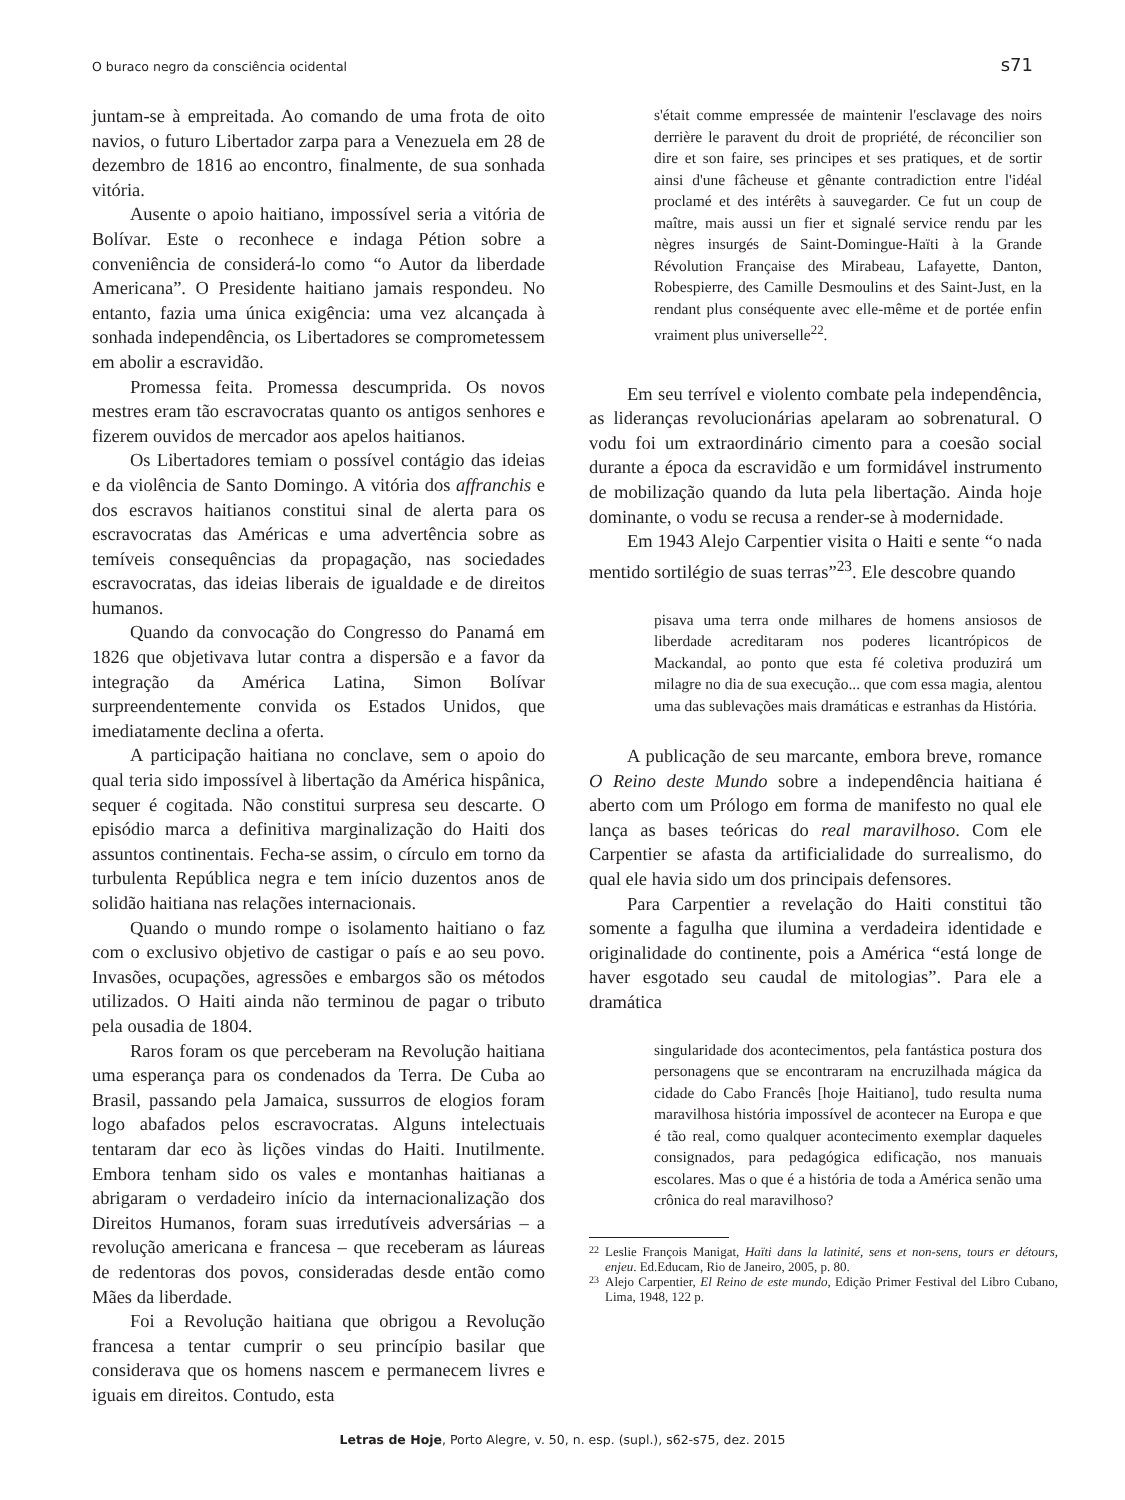O buraco negro da consciência ocidental s71
juntam-se à empreitada. Ao comando de uma frota de oito navios, o futuro Libertador zarpa para a Venezuela em 28 de dezembro de 1816 ao encontro, finalmente, de sua sonhada vitória.
Ausente o apoio haitiano, impossível seria a vitória de Bolívar. Este o reconhece e indaga Pétion sobre a conveniência de considerá-lo como “o Autor da liberdade Americana”. O Presidente haitiano jamais respondeu. No entanto, fazia uma única exigência: uma vez alcançada à sonhada independência, os Libertadores se comprometessem em abolir a escravidão.
Promessa feita. Promessa descumprida. Os novos mestres eram tão escravocratas quanto os antigos senhores e fizerem ouvidos de mercador aos apelos haitianos.
Os Libertadores temiam o possível contágio das ideias e da violência de Santo Domingo. A vitória dos affranchis e dos escravos haitianos constitui sinal de alerta para os escravocratas das Américas e uma advertência sobre as temíveis consequências da propagação, nas sociedades escravocratas, das ideias liberais de igualdade e de direitos humanos.
Quando da convocação do Congresso do Panamá em 1826 que objetivava lutar contra a dispersão e a favor da integração da América Latina, Simon Bolívar surpreendentemente convida os Estados Unidos, que imediatamente declina a oferta.
A participação haitiana no conclave, sem o apoio do qual teria sido impossível à libertação da América hispânica, sequer é cogitada. Não constitui surpresa seu descarte. O episódio marca a definitiva marginalização do Haiti dos assuntos continentais. Fecha-se assim, o círculo em torno da turbulenta República negra e tem início duzentos anos de solidão haitiana nas relações internacionais.
Quando o mundo rompe o isolamento haitiano o faz com o exclusivo objetivo de castigar o país e ao seu povo. Invasões, ocupações, agressões e embargos são os métodos utilizados. O Haiti ainda não terminou de pagar o tributo pela ousadia de 1804.
Raros foram os que perceberam na Revolução haitiana uma esperança para os condenados da Terra. De Cuba ao Brasil, passando pela Jamaica, sussurros de elogios foram logo abafados pelos escravocratas. Alguns intelectuais tentaram dar eco às lições vindas do Haiti. Inutilmente. Embora tenham sido os vales e montanhas haitianas a abrigaram o verdadeiro início da internacionalização dos Direitos Humanos, foram suas irredutíveis adversárias – a revolução americana e francesa – que receberam as láureas de redentoras dos povos, consideradas desde então como Mães da liberdade.
Foi a Revolução haitiana que obrigou a Revolução francesa a tentar cumprir o seu princípio basilar que considerava que os homens nascem e permanecem livres e iguais em direitos. Contudo, esta
s'était comme empressée de maintenir l'esclavage des noirs derrière le paravent du droit de propriété, de réconcilier son dire et son faire, ses principes et ses pratiques, et de sortir ainsi d'une fâcheuse et gênante contradiction entre l'idéal proclamé et des intérêts à sauvegarder. Ce fut un coup de maître, mais aussi un fier et signalé service rendu par les nègres insurgés de Saint-Domingue-Haïti à la Grande Révolution Française des Mirabeau, Lafayette, Danton, Robespierre, des Camille Desmoulins et des Saint-Just, en la rendant plus conséquente avec elle-même et de portée enfin vraiment plus universelle<sup>22</sup>.
Em seu terrível e violento combate pela independência, as lideranças revolucionárias apelaram ao sobrenatural. O vodu foi um extraordinário cimento para a coesão social durante a época da escravidão e um formidável instrumento de mobilização quando da luta pela libertação. Ainda hoje dominante, o vodu se recusa a render-se à modernidade.
Em 1943 Alejo Carpentier visita o Haiti e sente “o nada mentido sortilégio de suas terras”<sup>23</sup>. Ele descobre quando
pisava uma terra onde milhares de homens ansiosos de liberdade acreditaram nos poderes licantrópicos de Mackandal, ao ponto que esta fé coletiva produzirá um milagre no dia de sua execução... que com essa magia, alentou uma das sublevações mais dramáticas e estranhas da História.
A publicação de seu marcante, embora breve, romance O Reino deste Mundo sobre a independência haitiana é aberto com um Prólogo em forma de manifesto no qual ele lança as bases teóricas do real maravilhoso. Com ele Carpentier se afasta da artificialidade do surrealismo, do qual ele havia sido um dos principais defensores.
Para Carpentier a revelação do Haiti constitui tão somente a fagulha que ilumina a verdadeira identidade e originalidade do continente, pois a América “está longe de haver esgotado seu caudal de mitologias”. Para ele a dramática
singularidade dos acontecimentos, pela fantástica postura dos personagens que se encontraram na encruzilhada mágica da cidade do Cabo Francês [hoje Haitiano], tudo resulta numa maravilhosa história impossível de acontecer na Europa e que é tão real, como qualquer acontecimento exemplar daqueles consignados, para pedagógica edificação, nos manuais escolares. Mas o que é a história de toda a América senão uma crônica do real maravilhoso?
22 Leslie François Manigat, Haïti dans la latinité, sens et non-sens, tours er détours, enjeu. Ed.Educam, Rio de Janeiro, 2005, p. 80.
23 Alejo Carpentier, El Reino de este mundo, Edição Primer Festival del Libro Cubano, Lima, 1948, 122 p.
Letras de Hoje, Porto Alegre, v. 50, n. esp. (supl.), s62-s75, dez. 2015